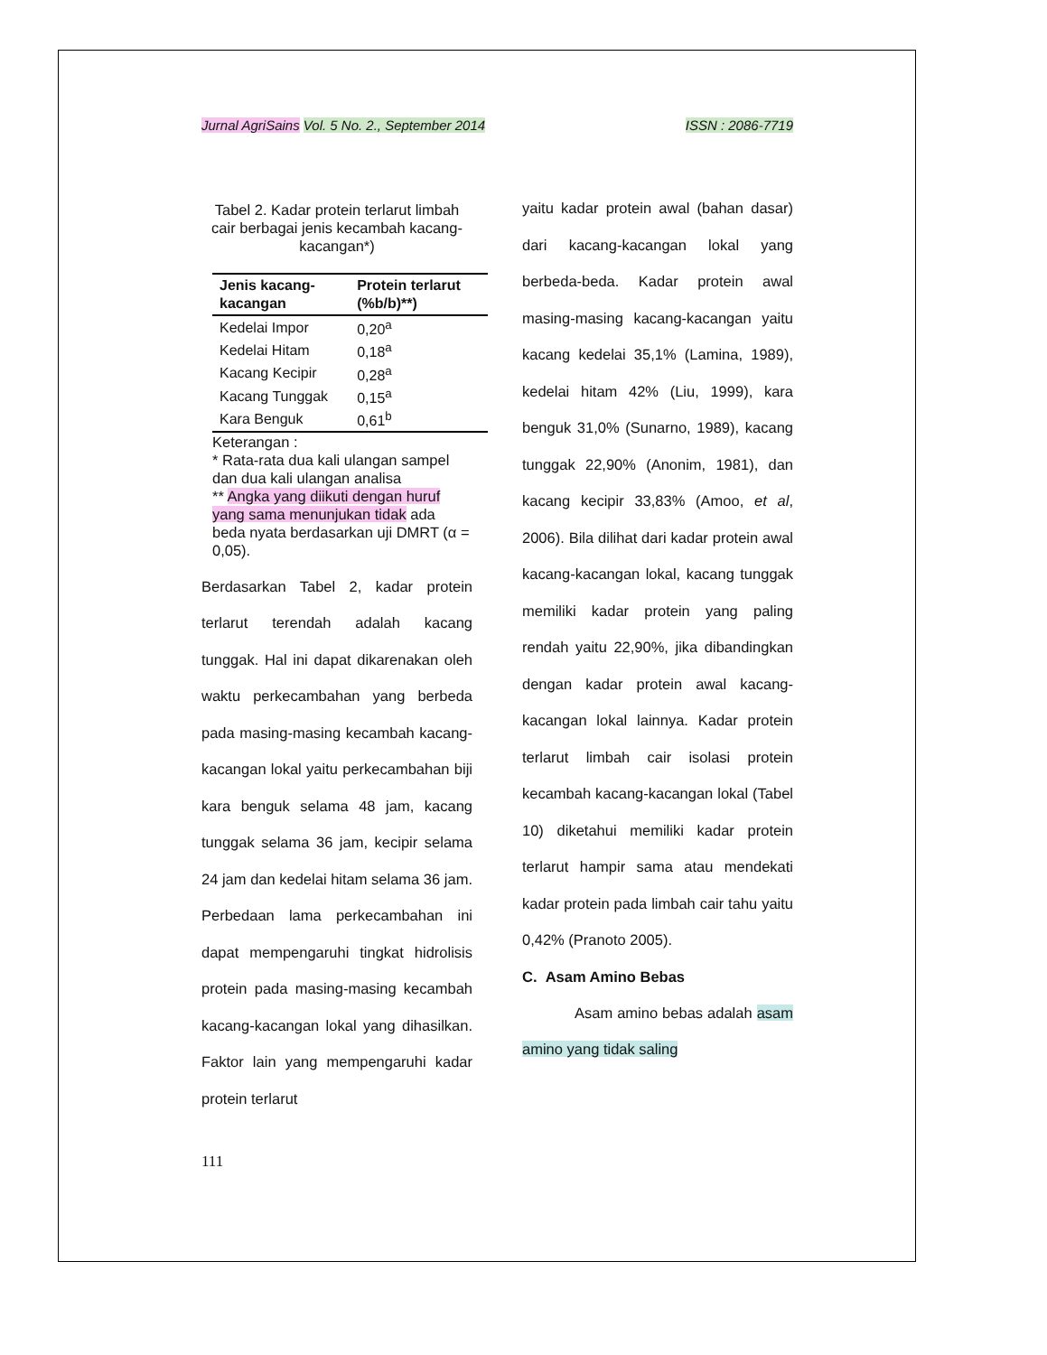Jurnal AgriSains Vol. 5 No. 2., September 2014 ISSN : 2086-7719
Tabel 2. Kadar protein terlarut limbah cair berbagai jenis kecambah kacang-kacangan*)
| Jenis kacang-kacangan | Protein terlarut (%b/b)**) |
| --- | --- |
| Kedelai Impor | 0,20<sup>a</sup> |
| Kedelai Hitam | 0,18<sup>a</sup> |
| Kacang Kecipir | 0,28<sup>a</sup> |
| Kacang Tunggak | 0,15<sup>a</sup> |
| Kara Benguk | 0,61<sup>b</sup> |
Keterangan :
* Rata-rata dua kali ulangan sampel dan dua kali ulangan analisa
** Angka yang diikuti dengan huruf yang sama menunjukan tidak ada beda nyata berdasarkan uji DMRT (α = 0,05).
Berdasarkan Tabel 2, kadar protein terlarut terendah adalah kacang tunggak. Hal ini dapat dikarenakan oleh waktu perkecambahan yang berbeda pada masing-masing kecambah kacang-kacangan lokal yaitu perkecambahan biji kara benguk selama 48 jam, kacang tunggak selama 36 jam, kecipir selama 24 jam dan kedelai hitam selama 36 jam. Perbedaan lama perkecambahan ini dapat mempengaruhi tingkat hidrolisis protein pada masing-masing kecambah kacang-kacangan lokal yang dihasilkan. Faktor lain yang mempengaruhi kadar protein terlarut
111
yaitu kadar protein awal (bahan dasar) dari kacang-kacangan lokal yang berbeda-beda. Kadar protein awal masing-masing kacang-kacangan yaitu kacang kedelai 35,1% (Lamina, 1989), kedelai hitam 42% (Liu, 1999), kara benguk 31,0% (Sunarno, 1989), kacang tunggak 22,90% (Anonim, 1981), dan kacang kecipir 33,83% (Amoo, et al, 2006). Bila dilihat dari kadar protein awal kacang-kacangan lokal, kacang tunggak memiliki kadar protein yang paling rendah yaitu 22,90%, jika dibandingkan dengan kadar protein awal kacang-kacangan lokal lainnya. Kadar protein terlarut limbah cair isolasi protein kecambah kacang-kacangan lokal (Tabel 10) diketahui memiliki kadar protein terlarut hampir sama atau mendekati kadar protein pada limbah cair tahu yaitu 0,42% (Pranoto 2005).
C. Asam Amino Bebas
Asam amino bebas adalah asam amino yang tidak saling